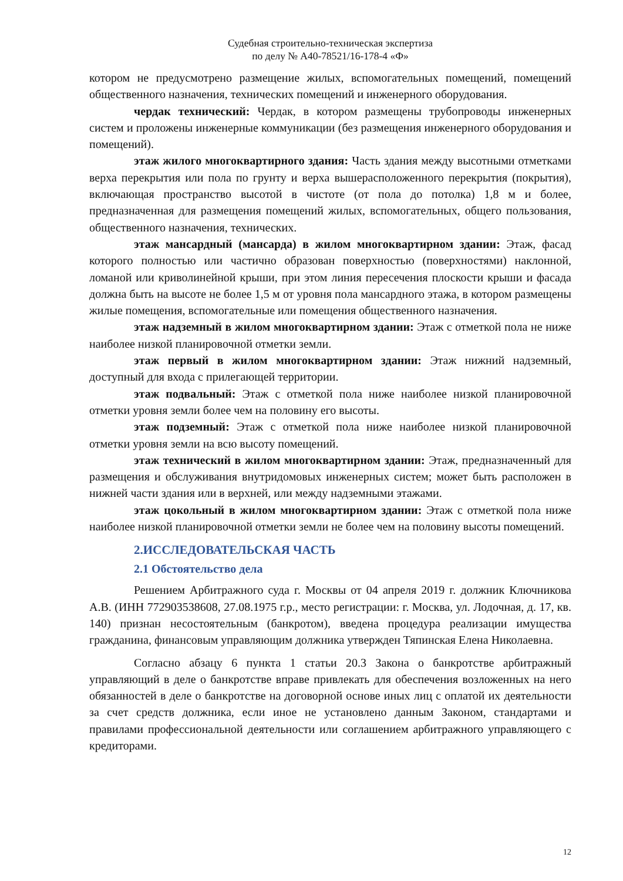Судебная строительно-техническая экспертиза
по делу № А40-78521/16-178-4 «Ф»
котором не предусмотрено размещение жилых, вспомогательных помещений, помещений общественного назначения, технических помещений и инженерного оборудования.
чердак технический: Чердак, в котором размещены трубопроводы инженерных систем и проложены инженерные коммуникации (без размещения инженерного оборудования и помещений).
этаж жилого многоквартирного здания: Часть здания между высотными отметками верха перекрытия или пола по грунту и верха вышерасположенного перекрытия (покрытия), включающая пространство высотой в чистоте (от пола до потолка) 1,8 м и более, предназначенная для размещения помещений жилых, вспомогательных, общего пользования, общественного назначения, технических.
этаж мансардный (мансарда) в жилом многоквартирном здании: Этаж, фасад которого полностью или частично образован поверхностью (поверхностями) наклонной, ломаной или криволинейной крыши, при этом линия пересечения плоскости крыши и фасада должна быть на высоте не более 1,5 м от уровня пола мансардного этажа, в котором размещены жилые помещения, вспомогательные или помещения общественного назначения.
этаж надземный в жилом многоквартирном здании: Этаж с отметкой пола не ниже наиболее низкой планировочной отметки земли.
этаж первый в жилом многоквартирном здании: Этаж нижний надземный, доступный для входа с прилегающей территории.
этаж подвальный: Этаж с отметкой пола ниже наиболее низкой планировочной отметки уровня земли более чем на половину его высоты.
этаж подземный: Этаж с отметкой пола ниже наиболее низкой планировочной отметки уровня земли на всю высоту помещений.
этаж технический в жилом многоквартирном здании: Этаж, предназначенный для размещения и обслуживания внутридомовых инженерных систем; может быть расположен в нижней части здания или в верхней, или между надземными этажами.
этаж цокольный в жилом многоквартирном здании: Этаж с отметкой пола ниже наиболее низкой планировочной отметки земли не более чем на половину высоты помещений.
2.ИССЛЕДОВАТЕЛЬСКАЯ ЧАСТЬ
2.1 Обстоятельство дела
Решением Арбитражного суда г. Москвы от 04 апреля 2019 г. должник Ключникова А.В. (ИНН 772903538608, 27.08.1975 г.р., место регистрации: г. Москва, ул. Лодочная, д. 17, кв. 140) признан несостоятельным (банкротом), введена процедура реализации имущества гражданина, финансовым управляющим должника утвержден Тяпинская Елена Николаевна.
Согласно абзацу 6 пункта 1 статьи 20.3 Закона о банкротстве арбитражный управляющий в деле о банкротстве вправе привлекать для обеспечения возложенных на него обязанностей в деле о банкротстве на договорной основе иных лиц с оплатой их деятельности за счет средств должника, если иное не установлено данным Законом, стандартами и правилами профессиональной деятельности или соглашением арбитражного управляющего с кредиторами.
12